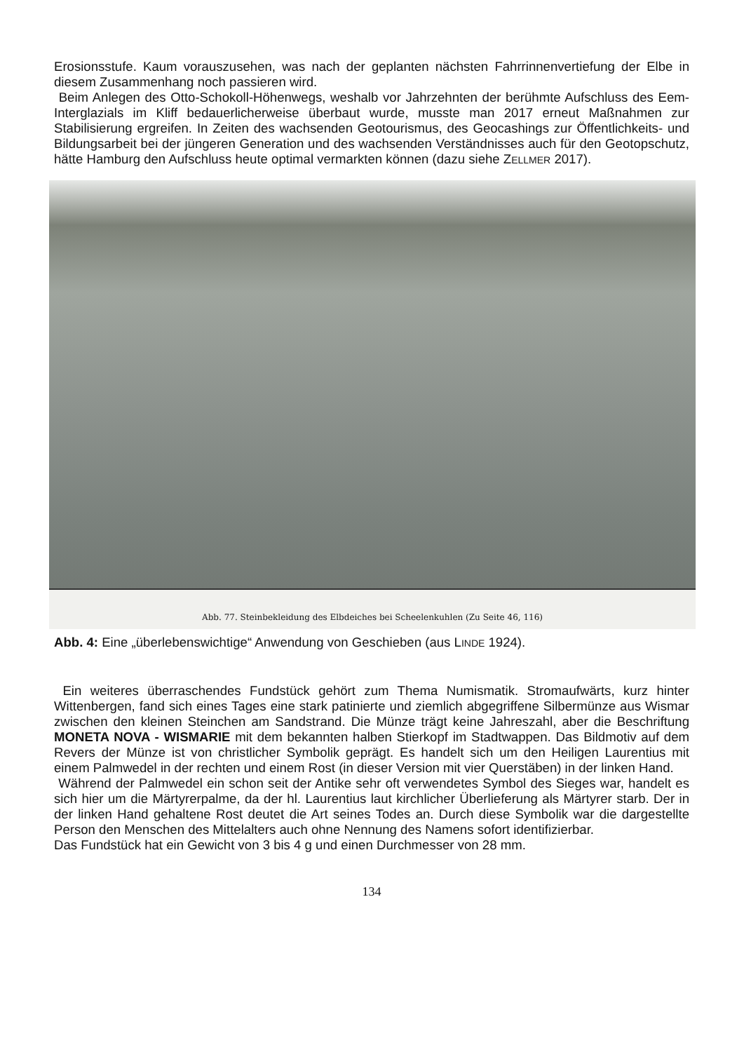Erosionsstufe. Kaum vorauszusehen, was nach der geplanten nächsten Fahrrinnenvertiefung der Elbe in diesem Zusammenhang noch passieren wird.
Beim Anlegen des Otto-Schokoll-Höhenwegs, weshalb vor Jahrzehnten der berühmte Aufschluss des Eem-Interglazials im Kliff bedauerlicherweise überbaut wurde, musste man 2017 erneut Maßnahmen zur Stabilisierung ergreifen. In Zeiten des wachsenden Geotourismus, des Geocashings zur Öffentlichkeits- und Bildungsarbeit bei der jüngeren Generation und des wachsenden Verständnisses auch für den Geotopschutz, hätte Hamburg den Aufschluss heute optimal vermarkten können (dazu siehe ZELLMER 2017).
Abb. 77. Steinbekleidung des Elbdeiches bei Scheelenkuhlen (Zu Seite 46, 116)
Abb. 4: Eine „überlebenswichtige“ Anwendung von Geschieben (aus LINDE 1924).
Ein weiteres überraschendes Fundstück gehört zum Thema Numismatik. Stromaufwärts, kurz hinter Wittenbergen, fand sich eines Tages eine stark patinierte und ziemlich abgegriffene Silbermünze aus Wismar zwischen den kleinen Steinchen am Sandstrand. Die Münze trägt keine Jahreszahl, aber die Beschriftung MONETA NOVA - WISMARIE mit dem bekannten halben Stierkopf im Stadtwappen. Das Bildmotiv auf dem Revers der Münze ist von christlicher Symbolik geprägt. Es handelt sich um den Heiligen Laurentius mit einem Palmwedel in der rechten und einem Rost (in dieser Version mit vier Querstäben) in der linken Hand.
Während der Palmwedel ein schon seit der Antike sehr oft verwendetes Symbol des Sieges war, handelt es sich hier um die Märtyrerpalme, da der hl. Laurentius laut kirchlicher Überlieferung als Märtyrer starb. Der in der linken Hand gehaltene Rost deutet die Art seines Todes an. Durch diese Symbolik war die dargestellte Person den Menschen des Mittelalters auch ohne Nennung des Namens sofort identifizierbar.
Das Fundstück hat ein Gewicht von 3 bis 4 g und einen Durchmesser von 28 mm.
134